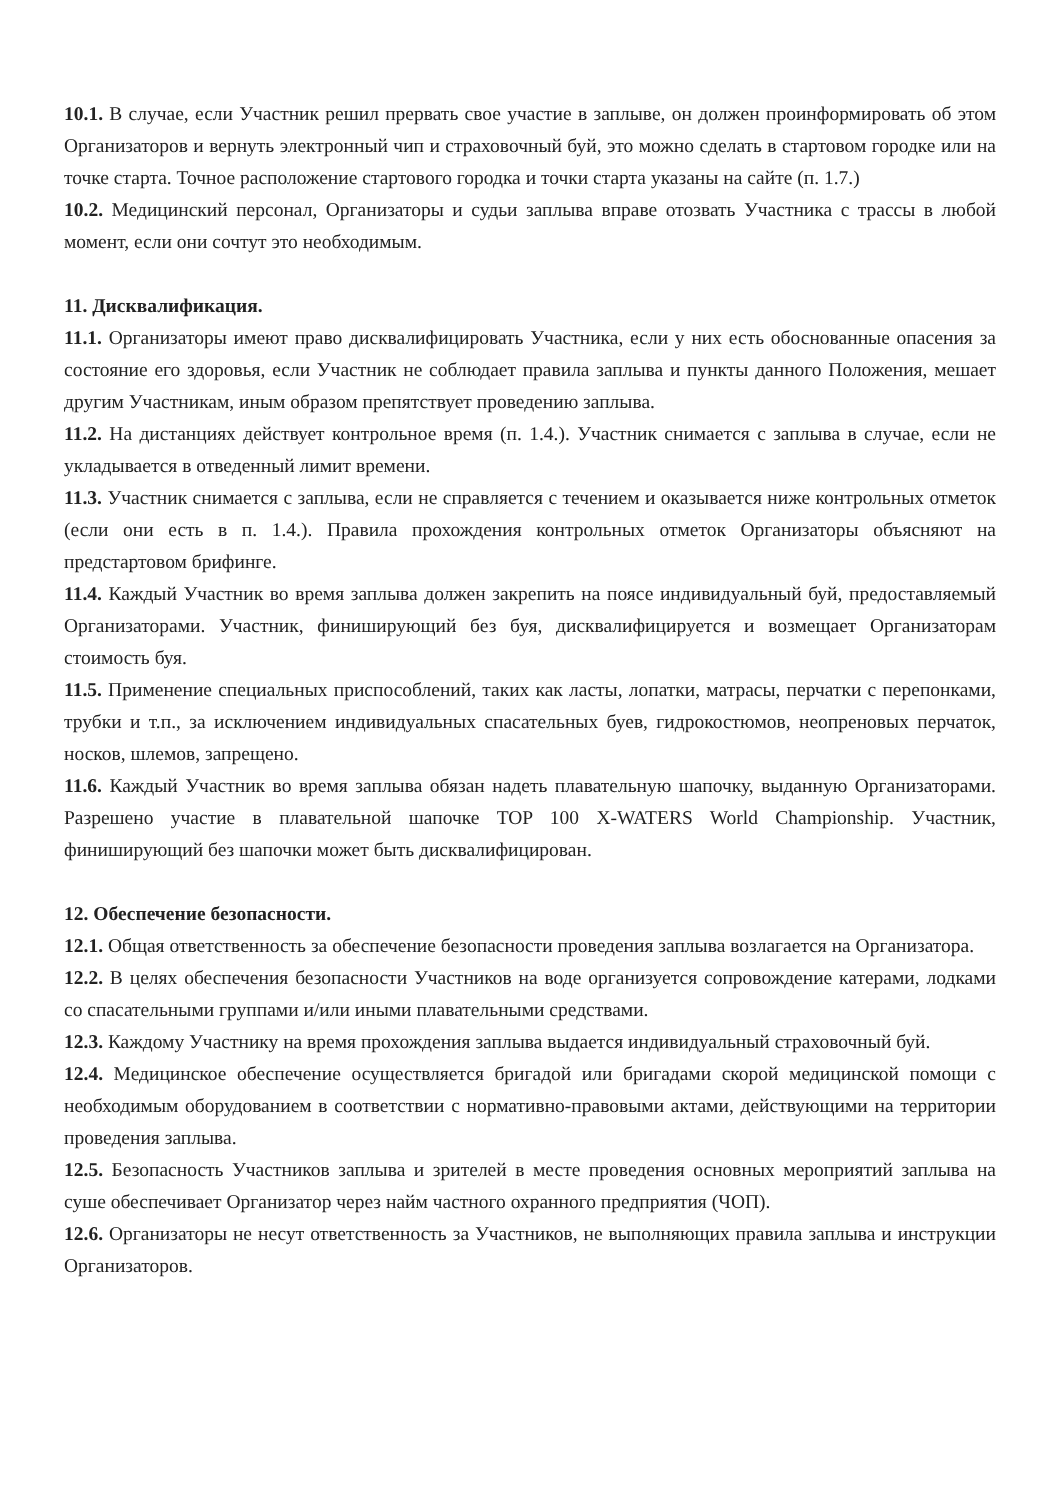10.1. В случае, если Участник решил прервать свое участие в заплыве, он должен проинформировать об этом Организаторов и вернуть электронный чип и страховочный буй, это можно сделать в стартовом городке или на точке старта. Точное расположение стартового городка и точки старта указаны на сайте (п. 1.7.)
10.2. Медицинский персонал, Организаторы и судьи заплыва вправе отозвать Участника с трассы в любой момент, если они сочтут это необходимым.
11. Дисквалификация.
11.1. Организаторы имеют право дисквалифицировать Участника, если у них есть обоснованные опасения за состояние его здоровья, если Участник не соблюдает правила заплыва и пункты данного Положения, мешает другим Участникам, иным образом препятствует проведению заплыва.
11.2. На дистанциях действует контрольное время (п. 1.4.). Участник снимается с заплыва в случае, если не укладывается в отведенный лимит времени.
11.3. Участник снимается с заплыва, если не справляется с течением и оказывается ниже контрольных отметок (если они есть в п. 1.4.). Правила прохождения контрольных отметок Организаторы объясняют на предстартовом брифинге.
11.4. Каждый Участник во время заплыва должен закрепить на поясе индивидуальный буй, предоставляемый Организаторами. Участник, финиширующий без буя, дисквалифицируется и возмещает Организаторам стоимость буя.
11.5. Применение специальных приспособлений, таких как ласты, лопатки, матрасы, перчатки с перепонками, трубки и т.п., за исключением индивидуальных спасательных буев, гидрокостюмов, неопреновых перчаток, носков, шлемов, запрещено.
11.6. Каждый Участник во время заплыва обязан надеть плавательную шапочку, выданную Организаторами. Разрешено участие в плавательной шапочке TOP 100 X-WATERS World Championship. Участник, финиширующий без шапочки может быть дисквалифицирован.
12. Обеспечение безопасности.
12.1. Общая ответственность за обеспечение безопасности проведения заплыва возлагается на Организатора.
12.2. В целях обеспечения безопасности Участников на воде организуется сопровождение катерами, лодками со спасательными группами и/или иными плавательными средствами.
12.3. Каждому Участнику на время прохождения заплыва выдается индивидуальный страховочный буй.
12.4. Медицинское обеспечение осуществляется бригадой или бригадами скорой медицинской помощи с необходимым оборудованием в соответствии с нормативно-правовыми актами, действующими на территории проведения заплыва.
12.5. Безопасность Участников заплыва и зрителей в месте проведения основных мероприятий заплыва на суше обеспечивает Организатор через найм частного охранного предприятия (ЧОП).
12.6. Организаторы не несут ответственность за Участников, не выполняющих правила заплыва и инструкции Организаторов.